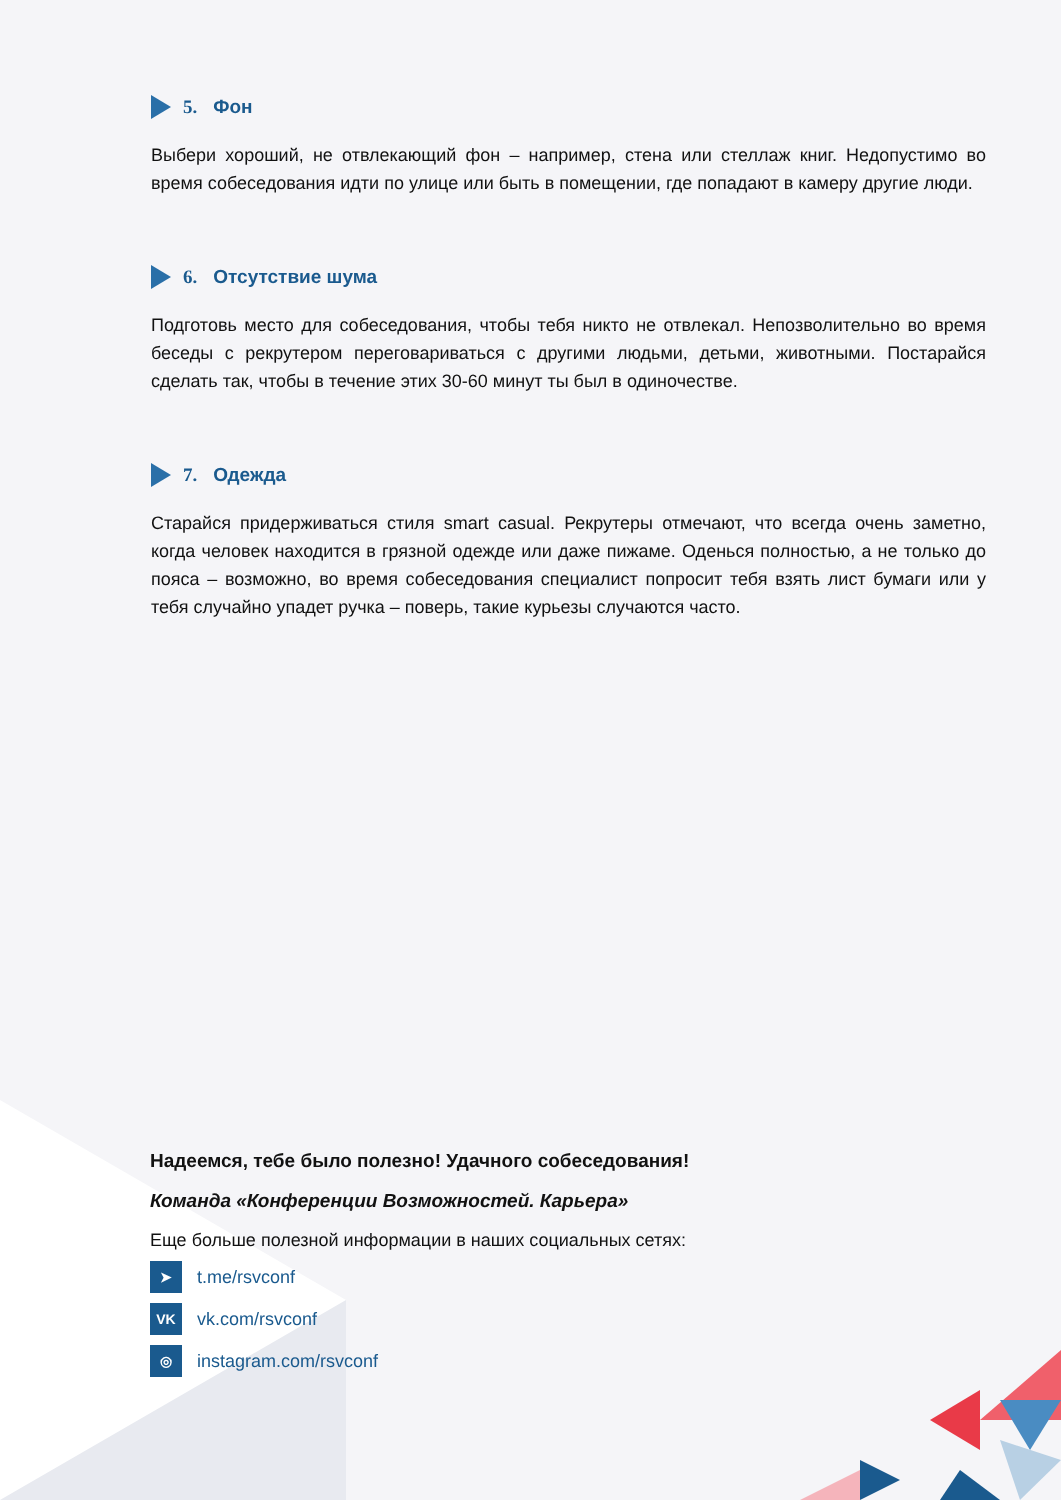5. Фон
Выбери хороший, не отвлекающий фон – например, стена или стеллаж книг. Недопустимо во время собеседования идти по улице или быть в помещении, где попадают в камеру другие люди.
6. Отсутствие шума
Подготовь место для собеседования, чтобы тебя никто не отвлекал. Непозволительно во время беседы с рекрутером переговариваться с другими людьми, детьми, животными. Постарайся сделать так, чтобы в течение этих 30-60 минут ты был в одиночестве.
7. Одежда
Старайся придерживаться стиля smart casual. Рекрутеры отмечают, что всегда очень заметно, когда человек находится в грязной одежде или даже пижаме. Оденься полностью, а не только до пояса – возможно, во время собеседования специалист попросит тебя взять лист бумаги или у тебя случайно упадет ручка – поверь, такие курьезы случаются часто.
Надеемся, тебе было полезно! Удачного собеседования!
Команда «Конференции Возможностей. Карьера»
Еще больше полезной информации в наших социальных сетях:
➤
t.me/rsvconf
VK
vk.com/rsvconf
◎
instagram.com/rsvconf